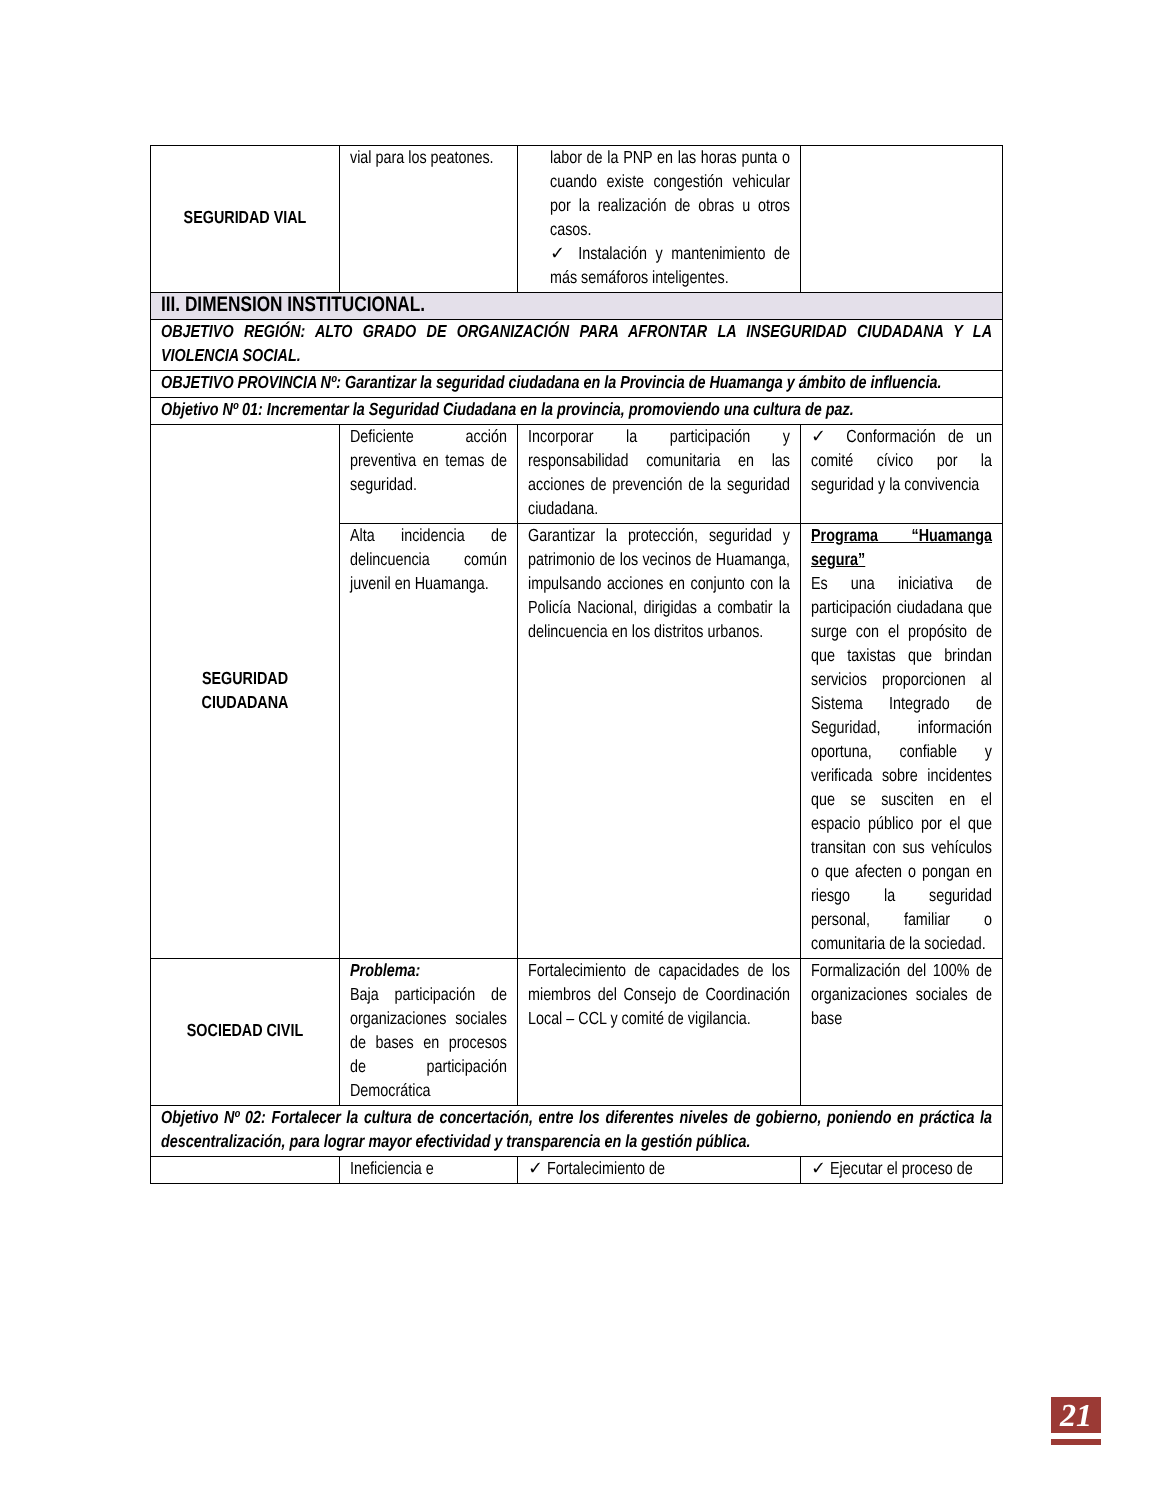| SEGURIDAD VIAL | vial para los peatones. | labor de la PNP en las horas punta o cuando existe congestión vehicular por la realización de obras u otros casos. ✓ Instalación y mantenimiento de más semáforos inteligentes. | |
| III. DIMENSION INSTITUCIONAL. | | | |
| OBJETIVO REGIÓN: ALTO GRADO DE ORGANIZACIÓN PARA AFRONTAR LA INSEGURIDAD CIUDADANA Y LA VIOLENCIA SOCIAL. | | | |
| OBJETIVO PROVINCIA Nº: Garantizar la seguridad ciudadana en la Provincia de Huamanga y ámbito de influencia. | | | |
| Objetivo Nº 01: Incrementar la Seguridad Ciudadana en la provincia, promoviendo una cultura de paz. | | | |
| SEGURIDAD CIUDADANA | Deficiente acción preventiva en temas de seguridad. | Incorporar la participación y responsabilidad comunitaria en las acciones de prevención de la seguridad ciudadana. | ✓ Conformación de un comité cívico por la seguridad y la convivencia |
| | Alta incidencia de delincuencia común juvenil en Huamanga. | Garantizar la protección, seguridad y patrimonio de los vecinos de Huamanga, impulsando acciones en conjunto con la Policía Nacional, dirigidas a combatir la delincuencia en los distritos urbanos. | Programa “Huamanga segura” Es una iniciativa de participación ciudadana que surge con el propósito de que taxistas que brindan servicios proporcionen al Sistema Integrado de Seguridad, información oportuna, confiable y verificada sobre incidentes que se susciten en el espacio público por el que transitan con sus vehículos o que afecten o pongan en riesgo la seguridad personal, familiar o comunitaria de la sociedad. |
| SOCIEDAD CIVIL | Problema: Baja participación de organizaciones sociales de bases en procesos de participación Democrática | Fortalecimiento de capacidades de los miembros del Consejo de Coordinación Local – CCL y comité de vigilancia. | Formalización del 100% de organizaciones sociales de base |
| Objetivo Nº 02: Fortalecer la cultura de concertación, entre los diferentes niveles de gobierno, poniendo en práctica la descentralización, para lograr mayor efectividad y transparencia en la gestión pública. | | | |
| | Ineficiencia e | ✓ Fortalecimiento de | ✓ Ejecutar el proceso de |
21